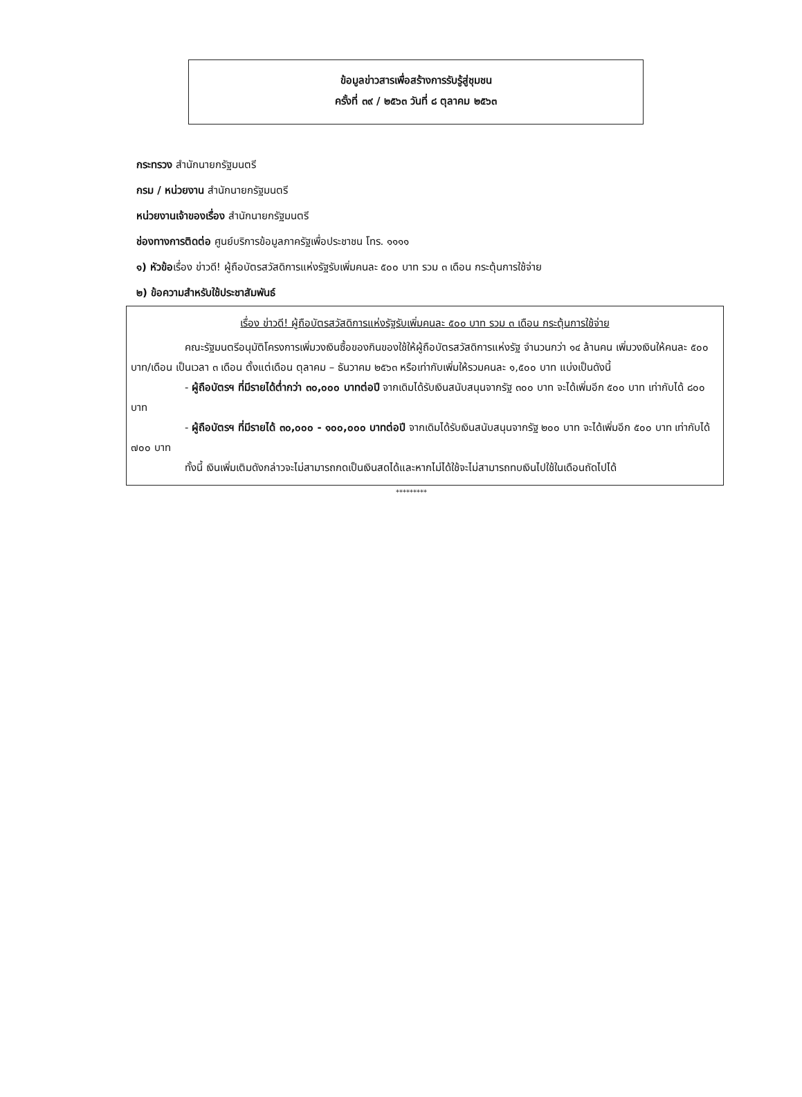ข้อมูลข่าวสารเพื่อสร้างการรับรู้สู่ชุมชน
ครั้งที่ ๓๙ / ๒๕๖๓ วันที่ ๘ ตุลาคม ๒๕๖๓
กระทรวง สำนักนายกรัฐมนตรี
กรม / หน่วยงาน สำนักนายกรัฐมนตรี
หน่วยงานเจ้าของเรื่อง สำนักนายกรัฐมนตรี
ช่องทางการติดต่อ ศูนย์บริการข้อมูลภาครัฐเพื่อประชาชน โทร. ๑๑๑๑
๑) หัวข้อเรื่อง ข่าวดี! ผู้ถือบัตรสวัสดิการแห่งรัฐรับเพิ่มคนละ ๕๐๐ บาท รวม ๓ เดือน กระตุ้นการใช้จ่าย
๒) ข้อความสำหรับใช้ประชาสัมพันธ์
เรื่อง ข่าวดี! ผู้ถือบัตรสวัสดิการแห่งรัฐรับเพิ่มคนละ ๕๐๐ บาท รวม ๓ เดือน กระตุ้นการใช้จ่าย
คณะรัฐมนตรีอนุมัติโครงการเพิ่มวงเงินซื้อของกินของใช้ให้ผู้ถือบัตรสวัสดิการแห่งรัฐ จำนวนกว่า ๑๔ ล้านคน เพิ่มวงเงินให้คนละ ๕๐๐ บาท/เดือน เป็นเวลา ๓ เดือน ตั้งแต่เดือน ตุลาคม – ธันวาคม ๒๕๖๓ หรือเท่ากับเพิ่มให้รวมคนละ ๑,๕๐๐ บาท แบ่งเป็นดังนี้
- ผู้ถือบัตรฯ ที่มีรายได้ต่ำกว่า ๓๐,๐๐๐ บาทต่อปี จากเดิมได้รับเงินสนับสนุนจากรัฐ ๓๐๐ บาท จะได้เพิ่มอีก ๕๐๐ บาท เท่ากับได้ ๘๐๐ บาท
- ผู้ถือบัตรฯ ที่มีรายได้ ๓๐,๐๐๐ - ๑๐๐,๐๐๐ บาทต่อปี จากเดิมได้รับเงินสนับสนุนจากรัฐ ๒๐๐ บาท จะได้เพิ่มอีก ๕๐๐ บาท เท่ากับได้ ๗๐๐ บาท
ทั้งนี้ เงินเพิ่มเติมดังกล่าวจะไม่สามารถกดเป็นเงินสดได้และหากไม่ได้ใช้จะไม่สามารถทบเงินไปใช้ในเดือนถัดไปได้
*********